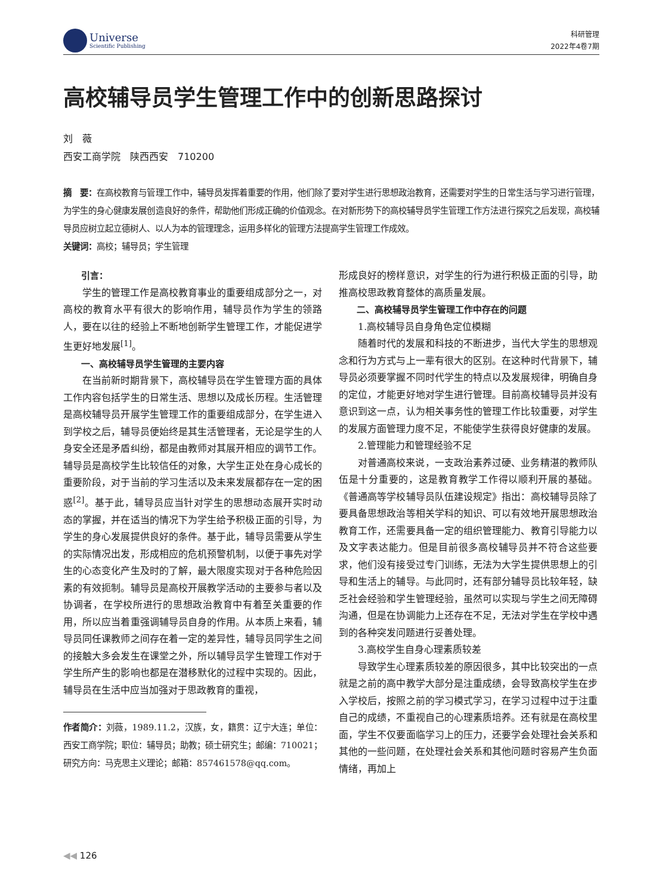Universe
Scientific Publishing
科研管理
2022年4卷7期
高校辅导员学生管理工作中的创新思路探讨
刘　薇
西安工商学院　陕西西安　710200
摘　要：在高校教育与管理工作中，辅导员发挥着重要的作用，他们除了要对学生进行思想政治教育，还需要对学生的日常生活与学习进行管理，为学生的身心健康发展创造良好的条件，帮助他们形成正确的价值观念。在对新形势下的高校辅导员学生管理工作方法进行探究之后发现，高校辅导员应树立起立德树人、以人为本的管理理念，运用多样化的管理方法提高学生管理工作成效。
关键词：高校；辅导员；学生管理
引言：
学生的管理工作是高校教育事业的重要组成部分之一，对高校的教育水平有很大的影响作用，辅导员作为学生的领路人，要在以往的经验上不断地创新学生管理工作，才能促进学生更好地发展<sup>[1]</sup>。
一、高校辅导员学生管理的主要内容
在当前新时期背景下，高校辅导员在学生管理方面的具体工作内容包括学生的日常生活、思想以及成长历程。生活管理是高校辅导员开展学生管理工作的重要组成部分，在学生进入到学校之后，辅导员便始终是其生活管理者，无论是学生的人身安全还是矛盾纠纷，都是由教师对其展开相应的调节工作。辅导员是高校学生比较信任的对象，大学生正处在身心成长的重要阶段，对于当前的学习生活以及未来发展都存在一定的困惑<sup>[2]</sup>。基于此，辅导员应当针对学生的思想动态展开实时动态的掌握，并在适当的情况下为学生给予积极正面的引导，为学生的身心发展提供良好的条件。基于此，辅导员需要从学生的实际情况出发，形成相应的危机预警机制，以便于事先对学生的心态变化产生及时的了解，最大限度实现对于各种危险因素的有效扼制。辅导员是高校开展教学活动的主要参与者以及协调者，在学校所进行的思想政治教育中有着至关重要的作用，所以应当着重强调辅导员自身的作用。从本质上来看，辅导员同任课教师之间存在着一定的差异性，辅导员同学生之间的接触大多会发生在课堂之外，所以辅导员学生管理工作对于学生所产生的影响也都是在潜移默化的过程中实现的。因此，辅导员在生活中应当加强对于思政教育的重视，
作者简介：刘薇，1989.11.2，汉族，女，籍贯：辽宁大连；单位：西安工商学院；职位：辅导员；助教；硕士研究生；邮编：710021；研究方向：马克思主义理论；邮箱：857461578@qq.com。
形成良好的榜样意识，对学生的行为进行积极正面的引导，助推高校思政教育整体的高质量发展。
二、高校辅导员学生管理工作中存在的问题
1.高校辅导员自身角色定位模糊
随着时代的发展和科技的不断进步，当代大学生的思想观念和行为方式与上一辈有很大的区别。在这种时代背景下，辅导员必须要掌握不同时代学生的特点以及发展规律，明确自身的定位，才能更好地对学生进行管理。目前高校辅导员并没有意识到这一点，认为相关事务性的管理工作比较重要，对学生的发展方面管理力度不足，不能使学生获得良好健康的发展。
2.管理能力和管理经验不足
对普通高校来说，一支政治素养过硬、业务精湛的教师队伍是十分重要的，这是教育教学工作得以顺利开展的基础。《普通高等学校辅导员队伍建设规定》指出：高校辅导员除了要具备思想政治等相关学科的知识、可以有效地开展思想政治教育工作，还需要具备一定的组织管理能力、教育引导能力以及文字表达能力。但是目前很多高校辅导员并不符合这些要求，他们没有接受过专门训练，无法为大学生提供思想上的引导和生活上的辅导。与此同时，还有部分辅导员比较年轻，缺乏社会经验和学生管理经验，虽然可以实现与学生之间无障碍沟通，但是在协调能力上还存在不足，无法对学生在学校中遇到的各种突发问题进行妥善处理。
3.高校学生自身心理素质较差
导致学生心理素质较差的原因很多，其中比较突出的一点就是之前的高中教学大部分是注重成绩，会导致高校学生在步入学校后，按照之前的学习模式学习，在学习过程中过于注重自己的成绩，不重视自己的心理素质培养。还有就是在高校里面，学生不仅要面临学习上的压力，还要学会处理社会关系和其他的一些问题，在处理社会关系和其他问题时容易产生负面情绪，再加上
◀◀ 126